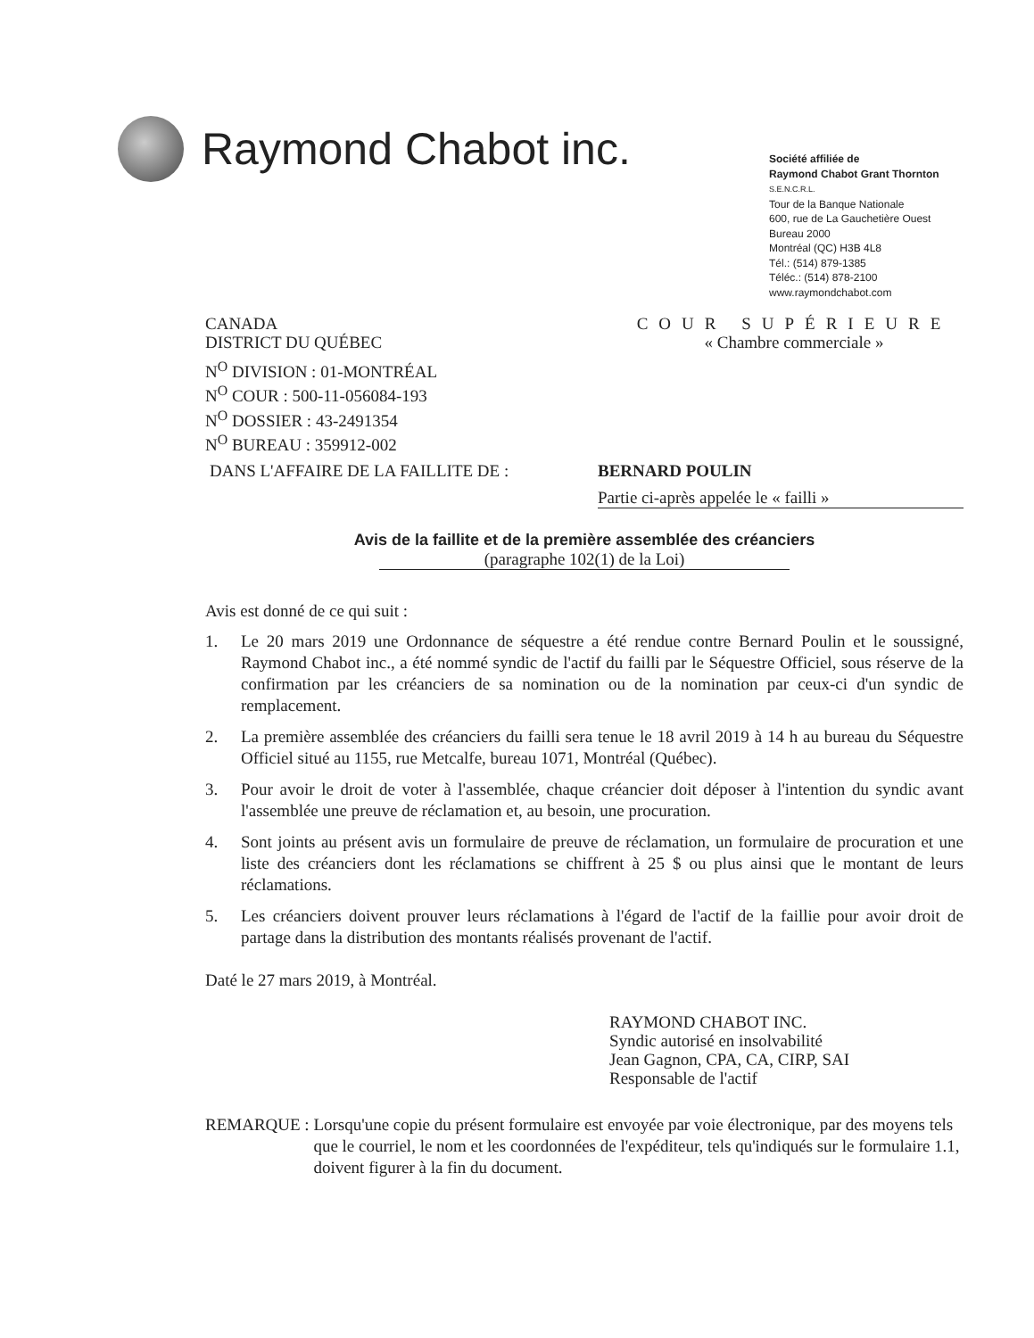Raymond Chabot inc.
Société affiliée de
Raymond Chabot Grant Thornton
S.E.N.C.R.L.
Tour de la Banque Nationale
600, rue de La Gauchetière Ouest
Bureau 2000
Montréal (QC) H3B 4L8
Tél.: (514) 879-1385
Téléc.: (514) 878-2100
www.raymondchabot.com
CANADA
DISTRICT DU QUÉBEC
N<sup>O</sup> DIVISION : 01-MONTRÉAL
N<sup>O</sup> COUR : 500-11-056084-193
N<sup>O</sup> DOSSIER : 43-2491354
N<sup>O</sup> BUREAU : 359912-002
COUR SUPÉRIEURE
« Chambre commerciale »
DANS L'AFFAIRE DE LA FAILLITE DE : BERNARD POULIN
Partie ci-après appelée le « failli »
Avis de la faillite et de la première assemblée des créanciers
(paragraphe 102(1) de la Loi)
Avis est donné de ce qui suit :
1. Le 20 mars 2019 une Ordonnance de séquestre a été rendue contre Bernard Poulin et le soussigné, Raymond Chabot inc., a été nommé syndic de l'actif du failli par le Séquestre Officiel, sous réserve de la confirmation par les créanciers de sa nomination ou de la nomination par ceux-ci d'un syndic de remplacement.
2. La première assemblée des créanciers du failli sera tenue le 18 avril 2019 à 14 h au bureau du Séquestre Officiel situé au 1155, rue Metcalfe, bureau 1071, Montréal (Québec).
3. Pour avoir le droit de voter à l'assemblée, chaque créancier doit déposer à l'intention du syndic avant l'assemblée une preuve de réclamation et, au besoin, une procuration.
4. Sont joints au présent avis un formulaire de preuve de réclamation, un formulaire de procuration et une liste des créanciers dont les réclamations se chiffrent à 25 $ ou plus ainsi que le montant de leurs réclamations.
5. Les créanciers doivent prouver leurs réclamations à l'égard de l'actif de la faillie pour avoir droit de partage dans la distribution des montants réalisés provenant de l'actif.
Daté le 27 mars 2019, à Montréal.
RAYMOND CHABOT INC.
Syndic autorisé en insolvabilité
Jean Gagnon, CPA, CA, CIRP, SAI
Responsable de l'actif
REMARQUE : Lorsqu'une copie du présent formulaire est envoyée par voie électronique, par des moyens tels que le courriel, le nom et les coordonnées de l'expéditeur, tels qu'indiqués sur le formulaire 1.1, doivent figurer à la fin du document.